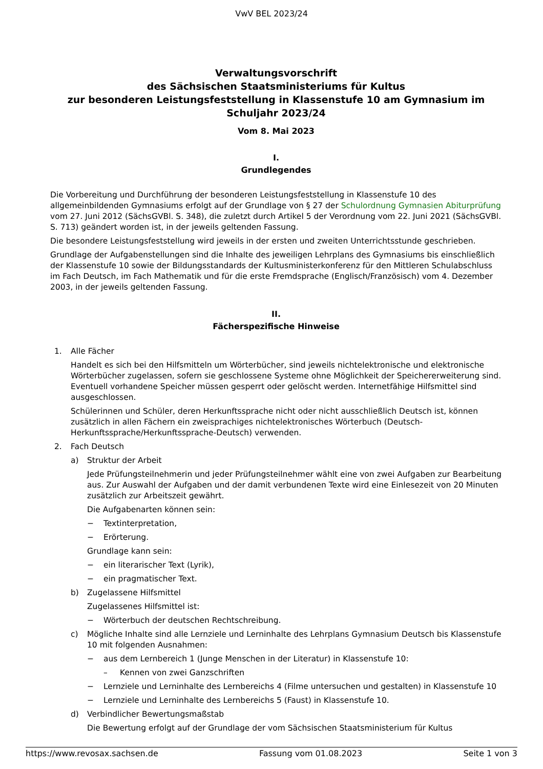VwV BEL 2023/24
Verwaltungsvorschrift
des Sächsischen Staatsministeriums für Kultus
zur besonderen Leistungsfeststellung in Klassenstufe 10 am Gymnasium im Schuljahr 2023/24
Vom 8. Mai 2023
I.
Grundlegendes
Die Vorbereitung und Durchführung der besonderen Leistungsfeststellung in Klassenstufe 10 des allgemeinbildenden Gymnasiums erfolgt auf der Grundlage von § 27 der Schulordnung Gymnasien Abiturprüfung vom 27. Juni 2012 (SächsGVBl. S. 348), die zuletzt durch Artikel 5 der Verordnung vom 22. Juni 2021 (SächsGVBl. S. 713) geändert worden ist, in der jeweils geltenden Fassung.
Die besondere Leistungsfeststellung wird jeweils in der ersten und zweiten Unterrichtsstunde geschrieben.
Grundlage der Aufgabenstellungen sind die Inhalte des jeweiligen Lehrplans des Gymnasiums bis einschließlich der Klassenstufe 10 sowie der Bildungsstandards der Kultusministerkonferenz für den Mittleren Schulabschluss im Fach Deutsch, im Fach Mathematik und für die erste Fremdsprache (Englisch/Französisch) vom 4. Dezember 2003, in der jeweils geltenden Fassung.
II.
Fächerspezifische Hinweise
1. Alle Fächer
Handelt es sich bei den Hilfsmitteln um Wörterbücher, sind jeweils nichtelektronische und elektronische Wörterbücher zugelassen, sofern sie geschlossene Systeme ohne Möglichkeit der Speichererweiterung sind. Eventuell vorhandene Speicher müssen gesperrt oder gelöscht werden. Internetfähige Hilfsmittel sind ausgeschlossen.
Schülerinnen und Schüler, deren Herkunftssprache nicht oder nicht ausschließlich Deutsch ist, können zusätzlich in allen Fächern ein zweisprachiges nichtelektronisches Wörterbuch (Deutsch-Herkunftssprache/Herkunftssprache-Deutsch) verwenden.
2. Fach Deutsch
a) Struktur der Arbeit
Jede Prüfungsteilnehmerin und jeder Prüfungsteilnehmer wählt eine von zwei Aufgaben zur Bearbeitung aus. Zur Auswahl der Aufgaben und der damit verbundenen Texte wird eine Einlesezeit von 20 Minuten zusätzlich zur Arbeitszeit gewährt.
Die Aufgabenarten können sein:
− Textinterpretation,
− Erörterung.
Grundlage kann sein:
− ein literarischer Text (Lyrik),
− ein pragmatischer Text.
b) Zugelassene Hilfsmittel
Zugelassenes Hilfsmittel ist:
− Wörterbuch der deutschen Rechtschreibung.
c) Mögliche Inhalte sind alle Lernziele und Lerninhalte des Lehrplans Gymnasium Deutsch bis Klassenstufe 10 mit folgenden Ausnahmen:
− aus dem Lernbereich 1 (Junge Menschen in der Literatur) in Klassenstufe 10:
– Kennen von zwei Ganzschriften
− Lernziele und Lerninhalte des Lernbereichs 4 (Filme untersuchen und gestalten) in Klassenstufe 10
− Lernziele und Lerninhalte des Lernbereichs 5 (Faust) in Klassenstufe 10.
d) Verbindlicher Bewertungsmaßstab
Die Bewertung erfolgt auf der Grundlage der vom Sächsischen Staatsministerium für Kultus
https://www.revosax.sachsen.de Fassung vom 01.08.2023 Seite 1 von 3